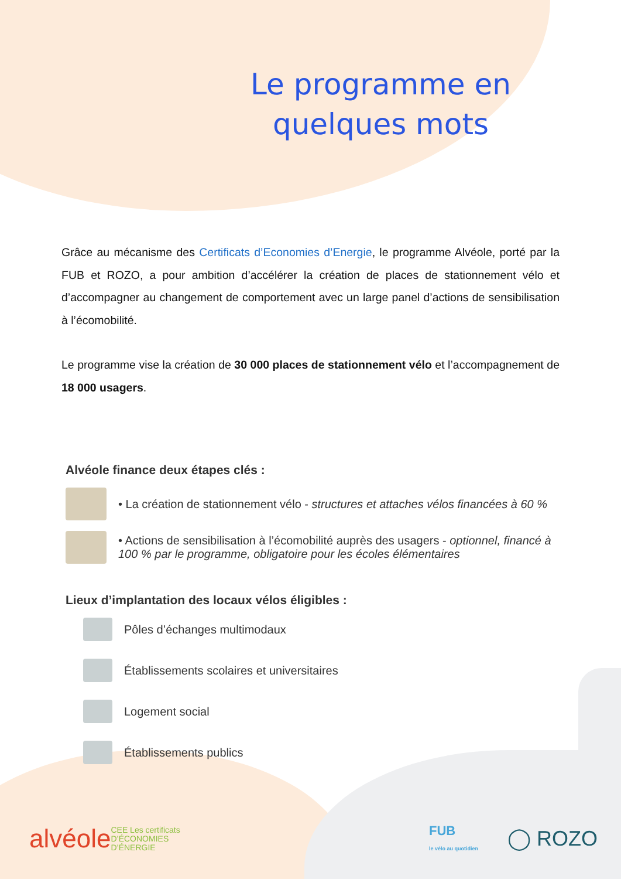Le programme en
quelques mots
Grâce au mécanisme des Certificats d’Economies d’Energie, le programme Alvéole, porté par la FUB et ROZO, a pour ambition d’accélérer la création de places de stationnement vélo et d’accompagner au changement de comportement avec un large panel d’actions de sensibilisation à l’écomobilité.
Le programme vise la création de 30 000 places de stationnement vélo et l’accompagnement de 18 000 usagers.
Alvéole finance deux étapes clés :
• La création de stationnement vélo - structures et attaches vélos financées à 60 %
• Actions de sensibilisation à l’écomobilité auprès des usagers - optionnel, financé à 100 % par le programme, obligatoire pour les écoles élémentaires
Lieux d’implantation des locaux vélos éligibles :
Pôles d’échanges multimodaux
Établissements scolaires et universitaires
Logement social
Établissements publics
alvéole CEE Les certificats
D’ÉCONOMIES
D’ÉNERGIE FUB
le vélo au quotidien ◯ ROZO